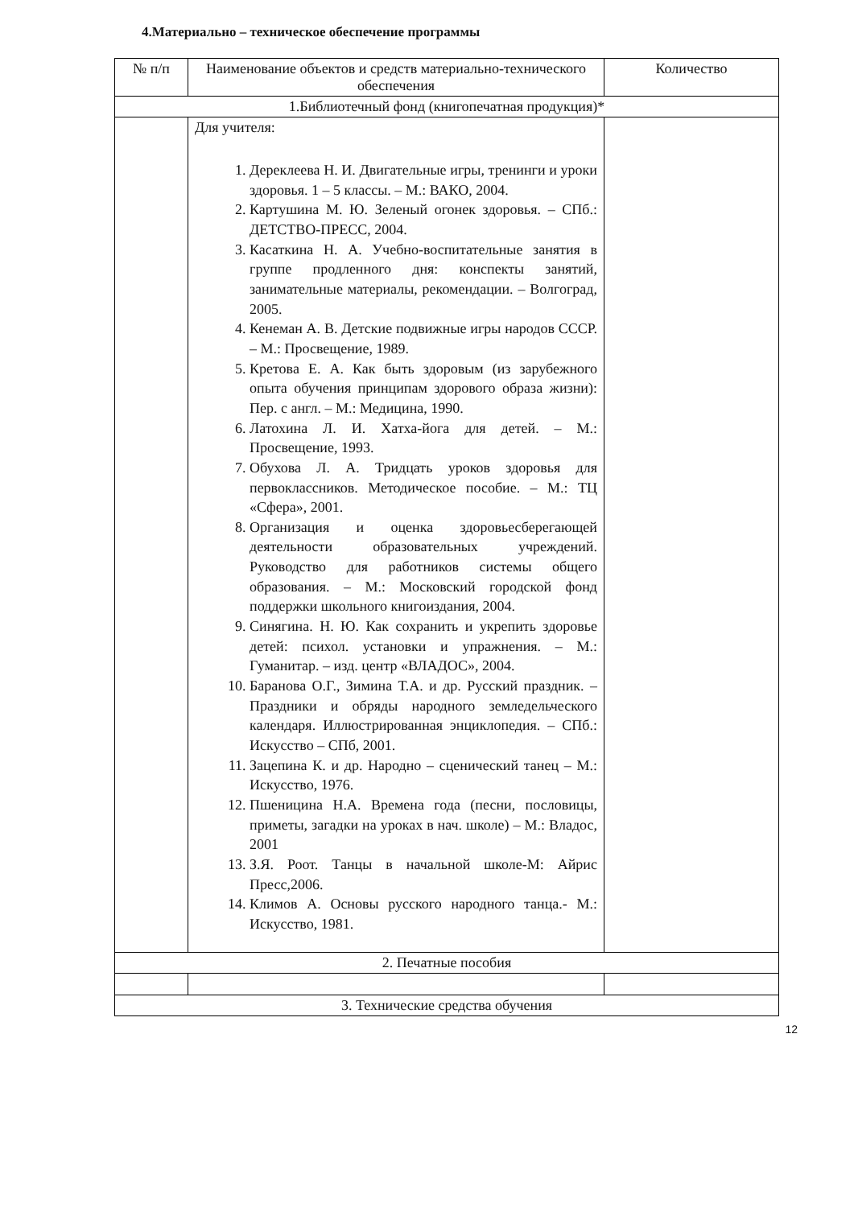4.Материально – техническое обеспечение программы
| № п/п | Наименование объектов и средств материально-технического обеспечения | Количество |
| 1.Библиотечный фонд (книгопечатная продукция)* | | |
| | Для учителя: 1. Дереклеева Н. И. Двигательные игры, тренинги и уроки здоровья. 1 – 5 классы. – М.: ВАКО, 2004. 2. Картушина М. Ю. Зеленый огонек здоровья. – СПб.: ДЕТСТВО-ПРЕСС, 2004. 3. Касаткина Н. А. Учебно-воспитательные занятия в группе продленного дня: конспекты занятий, занимательные материалы, рекомендации. – Волгоград, 2005. 4. Кенеман А. В. Детские подвижные игры народов СССР. – М.: Просвещение, 1989. 5. Кретова Е. А. Как быть здоровым (из зарубежного опыта обучения принципам здорового образа жизни): Пер. с англ. – М.: Медицина, 1990. 6. Латохина Л. И. Хатха-йога для детей. – М.: Просвещение, 1993. 7. Обухова Л. А. Тридцать уроков здоровья для первоклассников. Методическое пособие. – М.: ТЦ «Сфера», 2001. 8. Организация и оценка здоровьесберегающей деятельности образовательных учреждений. Руководство для работников системы общего образования. – М.: Московский городской фонд поддержки школьного книгоиздания, 2004. 9. Синягина. Н. Ю. Как сохранить и укрепить здоровье детей: психол. установки и упражнения. – М.: Гуманитар. – изд. центр «ВЛАДОС», 2004. 10. Баранова О.Г., Зимина Т.А. и др. Русский праздник. – Праздники и обряды народного земледельческого календаря. Иллюстрированная энциклопедия. – СПб.: Искусство – СПб, 2001. 11. Зацепина К. и др. Народно – сценический танец – М.: Искусство, 1976. 12. Пшеницина Н.А. Времена года (песни, пословицы, приметы, загадки на уроках в нач. школе) – М.: Владос, 2001 13. З.Я. Роот. Танцы в начальной школе-М: Айрис Пресс,2006. 14. Климов А. Основы русского народного танца.- М.: Искусство, 1981. | |
| 2. Печатные пособия | | |
| 3. Технические средства обучения | | |
12